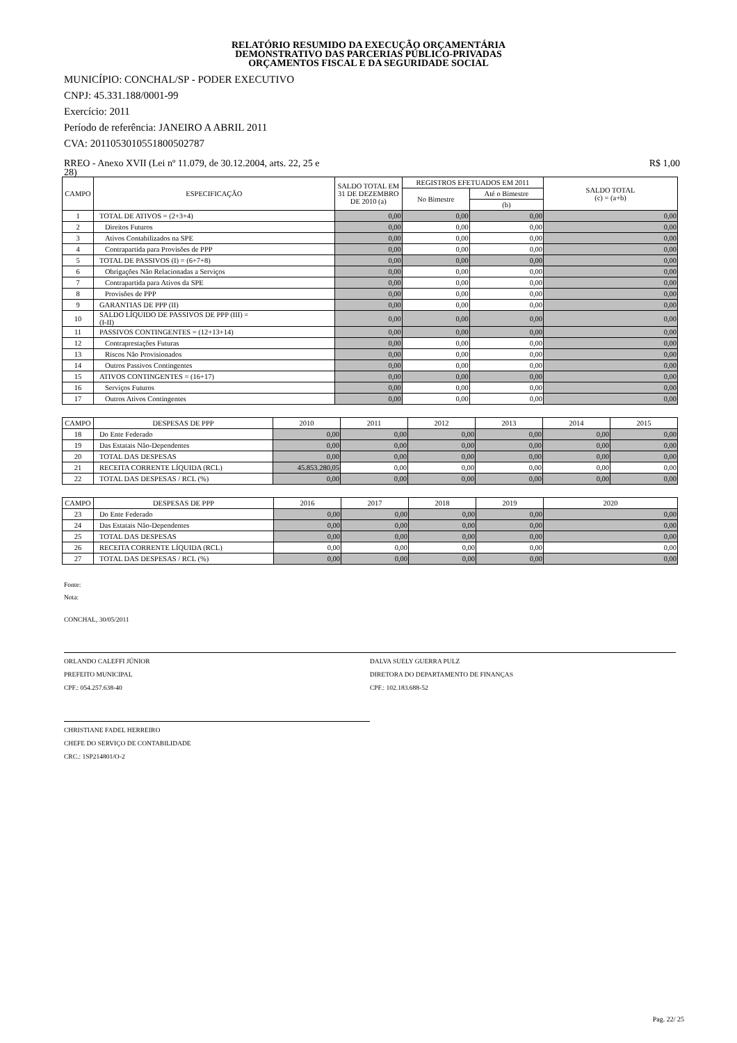RELATÓRIO RESUMIDO DA EXECUÇÃO ORÇAMENTÁRIA
DEMONSTRATIVO DAS PARCERIAS PÚBLICO-PRIVADAS
ORÇAMENTOS FISCAL E DA SEGURIDADE SOCIAL
MUNICÍPIO: CONCHAL/SP - PODER EXECUTIVO
CNPJ: 45.331.188/0001-99
Exercício: 2011
Período de referência: JANEIRO A ABRIL 2011
CVA: 2011053010551800502787
RREO - Anexo XVII (Lei nº 11.079, de 30.12.2004, arts. 22, 25 e
28) R$ 1,00
| CAMPO | ESPECIFICAÇÃO | SALDO TOTAL EM 31 DE DEZEMBRO DE 2010 (a) | REGISTROS EFETUADOS EM 2011 | | SALDO TOTAL (c) = (a+b) |
| --- | --- | --- | --- | --- | --- |
| | | | No Bimestre | Até o Bimestre | |
| | | | | (b) | |
| 1 | TOTAL DE ATIVOS = (2+3+4) | 0,00 | 0,00 | 0,00 | 0,00 |
| 2 | Direitos Futuros | 0,00 | 0,00 | 0,00 | 0,00 |
| 3 | Ativos Contabilizados na SPE | 0,00 | 0,00 | 0,00 | 0,00 |
| 4 | Contrapartida para Provisões de PPP | 0,00 | 0,00 | 0,00 | 0,00 |
| 5 | TOTAL DE PASSIVOS (I) = (6+7+8) | 0,00 | 0,00 | 0,00 | 0,00 |
| 6 | Obrigações Não Relacionadas a Serviços | 0,00 | 0,00 | 0,00 | 0,00 |
| 7 | Contrapartida para Ativos da SPE | 0,00 | 0,00 | 0,00 | 0,00 |
| 8 | Provisões de PPP | 0,00 | 0,00 | 0,00 | 0,00 |
| 9 | GARANTIAS DE PPP (II) | 0,00 | 0,00 | 0,00 | 0,00 |
| 10 | SALDO LÍQUIDO DE PASSIVOS DE PPP (III) = (I-II) | 0,00 | 0,00 | 0,00 | 0,00 |
| 11 | PASSIVOS CONTINGENTES = (12+13+14) | 0,00 | 0,00 | 0,00 | 0,00 |
| 12 | Contraprestações Futuras | 0,00 | 0,00 | 0,00 | 0,00 |
| 13 | Riscos Não Provisionados | 0,00 | 0,00 | 0,00 | 0,00 |
| 14 | Outros Passivos Contingentes | 0,00 | 0,00 | 0,00 | 0,00 |
| 15 | ATIVOS CONTINGENTES = (16+17) | 0,00 | 0,00 | 0,00 | 0,00 |
| 16 | Serviços Futuros | 0,00 | 0,00 | 0,00 | 0,00 |
| 17 | Outros Ativos Contingentes | 0,00 | 0,00 | 0,00 | 0,00 |
| CAMPO | DESPESAS DE PPP | 2010 | 2011 | 2012 | 2013 | 2014 | 2015 |
| --- | --- | --- | --- | --- | --- | --- | --- |
| 18 | Do Ente Federado | 0,00 | 0,00 | 0,00 | 0,00 | 0,00 | 0,00 |
| 19 | Das Estatais Não-Dependentes | 0,00 | 0,00 | 0,00 | 0,00 | 0,00 | 0,00 |
| 20 | TOTAL DAS DESPESAS | 0,00 | 0,00 | 0,00 | 0,00 | 0,00 | 0,00 |
| 21 | RECEITA CORRENTE LÍQUIDA (RCL) | 45.853.280,05 | 0,00 | 0,00 | 0,00 | 0,00 | 0,00 |
| 22 | TOTAL DAS DESPESAS / RCL (%) | 0,00 | 0,00 | 0,00 | 0,00 | 0,00 | 0,00 |
| CAMPO | DESPESAS DE PPP | 2016 | 2017 | 2018 | 2019 | 2020 |
| --- | --- | --- | --- | --- | --- | --- |
| 23 | Do Ente Federado | 0,00 | 0,00 | 0,00 | 0,00 | 0,00 |
| 24 | Das Estatais Não-Dependentes | 0,00 | 0,00 | 0,00 | 0,00 | 0,00 |
| 25 | TOTAL DAS DESPESAS | 0,00 | 0,00 | 0,00 | 0,00 | 0,00 |
| 26 | RECEITA CORRENTE LÍQUIDA (RCL) | 0,00 | 0,00 | 0,00 | 0,00 | 0,00 |
| 27 | TOTAL DAS DESPESAS / RCL (%) | 0,00 | 0,00 | 0,00 | 0,00 | 0,00 |
Fonte:
Nota:
CONCHAL, 30/05/2011
ORLANDO CALEFFI JÚNIOR
PREFEITO MUNICIPAL
CPF.: 054.257.638-40
DALVA SUELY GUERRA PULZ
DIRETORA DO DEPARTAMENTO DE FINANÇAS
CPF.: 102.183.688-52
CHRISTIANE FADEL HERREIRO
CHEFE DO SERVIÇO DE CONTABILIDADE
CRC.: 1SP214801/O-2
Pag. 22/ 25